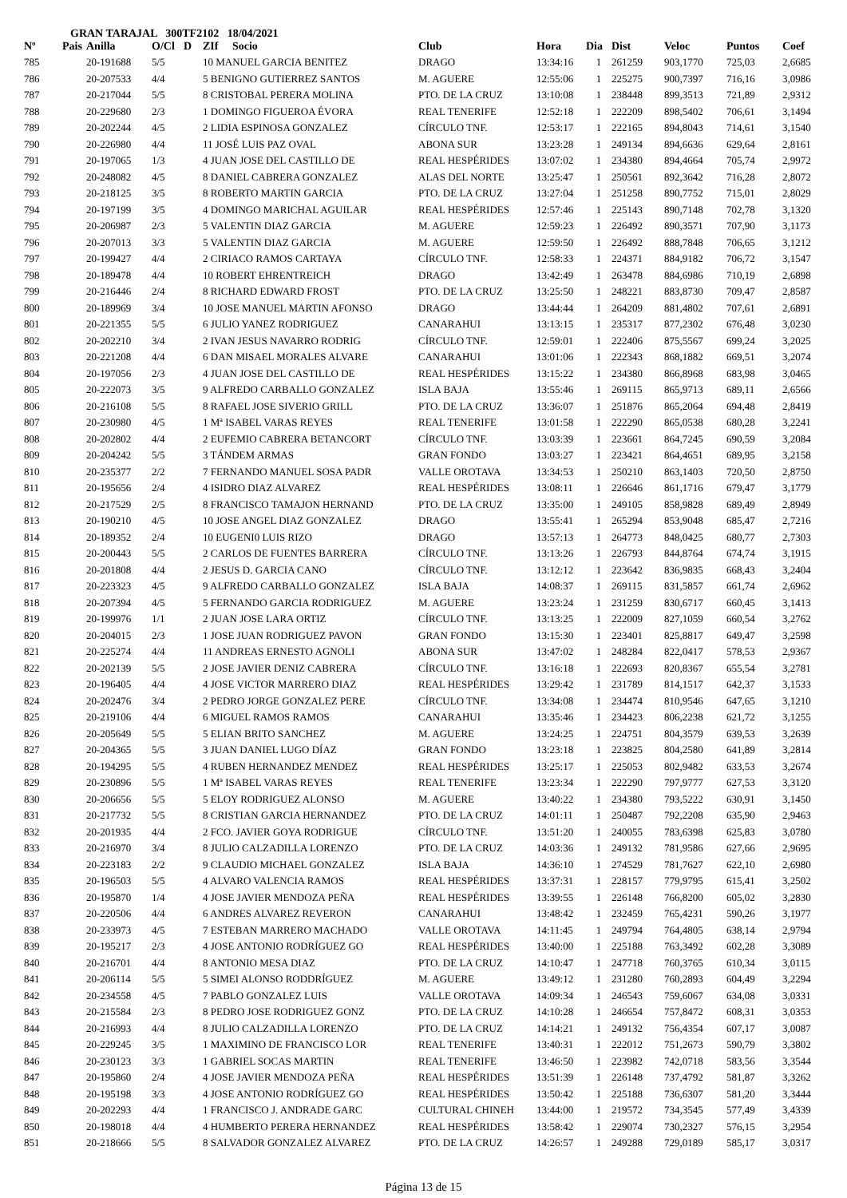GRAN TARAJAL 300TF2102 18/04/2021
| Nº | Pais | Anilla | O/Cl | D | ZIf Socio | Club | Hora | Dia | Dist | Veloc | Puntos | Coef |
| --- | --- | --- | --- | --- | --- | --- | --- | --- | --- | --- | --- | --- |
| 785 | | 20-191688 | 5/5 | | 10 MANUEL GARCIA BENITEZ | DRAGO | 13:34:16 | 1 | 261259 | 903,1770 | 725,03 | 2,6685 |
| 786 | | 20-207533 | 4/4 | | 5 BENIGNO GUTIERREZ SANTOS | M. AGUERE | 12:55:06 | 1 | 225275 | 900,7397 | 716,16 | 3,0986 |
| 787 | | 20-217044 | 5/5 | | 8 CRISTOBAL PERERA MOLINA | PTO. DE LA CRUZ | 13:10:08 | 1 | 238448 | 899,3513 | 721,89 | 2,9312 |
| 788 | | 20-229680 | 2/3 | | 1 DOMINGO FIGUEROA ÉVORA | REAL TENERIFE | 12:52:18 | 1 | 222209 | 898,5402 | 706,61 | 3,1494 |
| 789 | | 20-202244 | 4/5 | | 2 LIDIA ESPINOSA GONZALEZ | CÍRCULO TNF. | 12:53:17 | 1 | 222165 | 894,8043 | 714,61 | 3,1540 |
| 790 | | 20-226980 | 4/4 | | 11 JOSÉ LUIS PAZ OVAL | ABONA SUR | 13:23:28 | 1 | 249134 | 894,6636 | 629,64 | 2,8161 |
| 791 | | 20-197065 | 1/3 | | 4 JUAN JOSE DEL CASTILLO DE | REAL HESPÉRIDES | 13:07:02 | 1 | 234380 | 894,4664 | 705,74 | 2,9972 |
| 792 | | 20-248082 | 4/5 | | 8 DANIEL CABRERA GONZALEZ | ALAS DEL NORTE | 13:25:47 | 1 | 250561 | 892,3642 | 716,28 | 2,8072 |
| 793 | | 20-218125 | 3/5 | | 8 ROBERTO MARTIN GARCIA | PTO. DE LA CRUZ | 13:27:04 | 1 | 251258 | 890,7752 | 715,01 | 2,8029 |
| 794 | | 20-197199 | 3/5 | | 4 DOMINGO MARICHAL AGUILAR | REAL HESPÉRIDES | 12:57:46 | 1 | 225143 | 890,7148 | 702,78 | 3,1320 |
| 795 | | 20-206987 | 2/3 | | 5 VALENTIN DIAZ GARCIA | M. AGUERE | 12:59:23 | 1 | 226492 | 890,3571 | 707,90 | 3,1173 |
| 796 | | 20-207013 | 3/3 | | 5 VALENTIN DIAZ GARCIA | M. AGUERE | 12:59:50 | 1 | 226492 | 888,7848 | 706,65 | 3,1212 |
| 797 | | 20-199427 | 4/4 | | 2 CIRIACO RAMOS CARTAYA | CÍRCULO TNF. | 12:58:33 | 1 | 224371 | 884,9182 | 706,72 | 3,1547 |
| 798 | | 20-189478 | 4/4 | | 10 ROBERT EHRENTREICH | DRAGO | 13:42:49 | 1 | 263478 | 884,6986 | 710,19 | 2,6898 |
| 799 | | 20-216446 | 2/4 | | 8 RICHARD EDWARD FROST | PTO. DE LA CRUZ | 13:25:50 | 1 | 248221 | 883,8730 | 709,47 | 2,8587 |
| 800 | | 20-189969 | 3/4 | | 10 JOSE MANUEL MARTIN AFONSO | DRAGO | 13:44:44 | 1 | 264209 | 881,4802 | 707,61 | 2,6891 |
| 801 | | 20-221355 | 5/5 | | 6 JULIO YANEZ RODRIGUEZ | CANARAHUI | 13:13:15 | 1 | 235317 | 877,2302 | 676,48 | 3,0230 |
| 802 | | 20-202210 | 3/4 | | 2 IVAN JESUS NAVARRO RODRIG | CÍRCULO TNF. | 12:59:01 | 1 | 222406 | 875,5567 | 699,24 | 3,2025 |
| 803 | | 20-221208 | 4/4 | | 6 DAN MISAEL MORALES ALVARE | CANARAHUI | 13:01:06 | 1 | 222343 | 868,1882 | 669,51 | 3,2074 |
| 804 | | 20-197056 | 2/3 | | 4 JUAN JOSE DEL CASTILLO DE | REAL HESPÉRIDES | 13:15:22 | 1 | 234380 | 866,8968 | 683,98 | 3,0465 |
| 805 | | 20-222073 | 3/5 | | 9 ALFREDO CARBALLO GONZALEZ | ISLA BAJA | 13:55:46 | 1 | 269115 | 865,9713 | 689,11 | 2,6566 |
| 806 | | 20-216108 | 5/5 | | 8 RAFAEL JOSE SIVERIO GRILL | PTO. DE LA CRUZ | 13:36:07 | 1 | 251876 | 865,2064 | 694,48 | 2,8419 |
| 807 | | 20-230980 | 4/5 | | 1 Mª ISABEL VARAS REYES | REAL TENERIFE | 13:01:58 | 1 | 222290 | 865,0538 | 680,28 | 3,2241 |
| 808 | | 20-202802 | 4/4 | | 2 EUFEMIO CABRERA BETANCORT | CÍRCULO TNF. | 13:03:39 | 1 | 223661 | 864,7245 | 690,59 | 3,2084 |
| 809 | | 20-204242 | 5/5 | | 3 TÁNDEM ARMAS | GRAN FONDO | 13:03:27 | 1 | 223421 | 864,4651 | 689,95 | 3,2158 |
| 810 | | 20-235377 | 2/2 | | 7 FERNANDO MANUEL SOSA PADR | VALLE OROTAVA | 13:34:53 | 1 | 250210 | 863,1403 | 720,50 | 2,8750 |
| 811 | | 20-195656 | 2/4 | | 4 ISIDRO DIAZ ALVAREZ | REAL HESPÉRIDES | 13:08:11 | 1 | 226646 | 861,1716 | 679,47 | 3,1779 |
| 812 | | 20-217529 | 2/5 | | 8 FRANCISCO TAMAJON HERNAND | PTO. DE LA CRUZ | 13:35:00 | 1 | 249105 | 858,9828 | 689,49 | 2,8949 |
| 813 | | 20-190210 | 4/5 | | 10 JOSE ANGEL DIAZ GONZALEZ | DRAGO | 13:55:41 | 1 | 265294 | 853,9048 | 685,47 | 2,7216 |
| 814 | | 20-189352 | 2/4 | | 10 EUGENI0 LUIS RIZO | DRAGO | 13:57:13 | 1 | 264773 | 848,0425 | 680,77 | 2,7303 |
| 815 | | 20-200443 | 5/5 | | 2 CARLOS DE FUENTES BARRERA | CÍRCULO TNF. | 13:13:26 | 1 | 226793 | 844,8764 | 674,74 | 3,1915 |
| 816 | | 20-201808 | 4/4 | | 2 JESUS D. GARCIA CANO | CÍRCULO TNF. | 13:12:12 | 1 | 223642 | 836,9835 | 668,43 | 3,2404 |
| 817 | | 20-223323 | 4/5 | | 9 ALFREDO CARBALLO GONZALEZ | ISLA BAJA | 14:08:37 | 1 | 269115 | 831,5857 | 661,74 | 2,6962 |
| 818 | | 20-207394 | 4/5 | | 5 FERNANDO GARCIA RODRIGUEZ | M. AGUERE | 13:23:24 | 1 | 231259 | 830,6717 | 660,45 | 3,1413 |
| 819 | | 20-199976 | 1/1 | | 2 JUAN JOSE LARA ORTIZ | CÍRCULO TNF. | 13:13:25 | 1 | 222009 | 827,1059 | 660,54 | 3,2762 |
| 820 | | 20-204015 | 2/3 | | 1 JOSE JUAN RODRIGUEZ PAVON | GRAN FONDO | 13:15:30 | 1 | 223401 | 825,8817 | 649,47 | 3,2598 |
| 821 | | 20-225274 | 4/4 | | 11 ANDREAS ERNESTO AGNOLI | ABONA SUR | 13:47:02 | 1 | 248284 | 822,0417 | 578,53 | 2,9367 |
| 822 | | 20-202139 | 5/5 | | 2 JOSE JAVIER DENIZ CABRERA | CÍRCULO TNF. | 13:16:18 | 1 | 222693 | 820,8367 | 655,54 | 3,2781 |
| 823 | | 20-196405 | 4/4 | | 4 JOSE VICTOR MARRERO DIAZ | REAL HESPÉRIDES | 13:29:42 | 1 | 231789 | 814,1517 | 642,37 | 3,1533 |
| 824 | | 20-202476 | 3/4 | | 2 PEDRO JORGE GONZALEZ PERE | CÍRCULO TNF. | 13:34:08 | 1 | 234474 | 810,9546 | 647,65 | 3,1210 |
| 825 | | 20-219106 | 4/4 | | 6 MIGUEL RAMOS RAMOS | CANARAHUI | 13:35:46 | 1 | 234423 | 806,2238 | 621,72 | 3,1255 |
| 826 | | 20-205649 | 5/5 | | 5 ELIAN BRITO SANCHEZ | M. AGUERE | 13:24:25 | 1 | 224751 | 804,3579 | 639,53 | 3,2639 |
| 827 | | 20-204365 | 5/5 | | 3 JUAN DANIEL LUGO DÍAZ | GRAN FONDO | 13:23:18 | 1 | 223825 | 804,2580 | 641,89 | 3,2814 |
| 828 | | 20-194295 | 5/5 | | 4 RUBEN HERNANDEZ MENDEZ | REAL HESPÉRIDES | 13:25:17 | 1 | 225053 | 802,9482 | 633,53 | 3,2674 |
| 829 | | 20-230896 | 5/5 | | 1 Mª ISABEL VARAS REYES | REAL TENERIFE | 13:23:34 | 1 | 222290 | 797,9777 | 627,53 | 3,3120 |
| 830 | | 20-206656 | 5/5 | | 5 ELOY RODRIGUEZ ALONSO | M. AGUERE | 13:40:22 | 1 | 234380 | 793,5222 | 630,91 | 3,1450 |
| 831 | | 20-217732 | 5/5 | | 8 CRISTIAN GARCIA HERNANDEZ | PTO. DE LA CRUZ | 14:01:11 | 1 | 250487 | 792,2208 | 635,90 | 2,9463 |
| 832 | | 20-201935 | 4/4 | | 2 FCO. JAVIER GOYA RODRIGUE | CÍRCULO TNF. | 13:51:20 | 1 | 240055 | 783,6398 | 625,83 | 3,0780 |
| 833 | | 20-216970 | 3/4 | | 8 JULIO CALZADILLA LORENZO | PTO. DE LA CRUZ | 14:03:36 | 1 | 249132 | 781,9586 | 627,66 | 2,9695 |
| 834 | | 20-223183 | 2/2 | | 9 CLAUDIO MICHAEL GONZALEZ | ISLA BAJA | 14:36:10 | 1 | 274529 | 781,7627 | 622,10 | 2,6980 |
| 835 | | 20-196503 | 5/5 | | 4 ALVARO VALENCIA RAMOS | REAL HESPÉRIDES | 13:37:31 | 1 | 228157 | 779,9795 | 615,41 | 3,2502 |
| 836 | | 20-195870 | 1/4 | | 4 JOSE JAVIER MENDOZA PEÑA | REAL HESPÉRIDES | 13:39:55 | 1 | 226148 | 766,8200 | 605,02 | 3,2830 |
| 837 | | 20-220506 | 4/4 | | 6 ANDRES ALVAREZ REVERON | CANARAHUI | 13:48:42 | 1 | 232459 | 765,4231 | 590,26 | 3,1977 |
| 838 | | 20-233973 | 4/5 | | 7 ESTEBAN MARRERO MACHADO | VALLE OROTAVA | 14:11:45 | 1 | 249794 | 764,4805 | 638,14 | 2,9794 |
| 839 | | 20-195217 | 2/3 | | 4 JOSE ANTONIO RODRÍGUEZ GO | REAL HESPÉRIDES | 13:40:00 | 1 | 225188 | 763,3492 | 602,28 | 3,3089 |
| 840 | | 20-216701 | 4/4 | | 8 ANTONIO MESA DIAZ | PTO. DE LA CRUZ | 14:10:47 | 1 | 247718 | 760,3765 | 610,34 | 3,0115 |
| 841 | | 20-206114 | 5/5 | | 5 SIMEI ALONSO RODDRÍGUEZ | M. AGUERE | 13:49:12 | 1 | 231280 | 760,2893 | 604,49 | 3,2294 |
| 842 | | 20-234558 | 4/5 | | 7 PABLO GONZALEZ LUIS | VALLE OROTAVA | 14:09:34 | 1 | 246543 | 759,6067 | 634,08 | 3,0331 |
| 843 | | 20-215584 | 2/3 | | 8 PEDRO JOSE RODRIGUEZ GONZ | PTO. DE LA CRUZ | 14:10:28 | 1 | 246654 | 757,8472 | 608,31 | 3,0353 |
| 844 | | 20-216993 | 4/4 | | 8 JULIO CALZADILLA LORENZO | PTO. DE LA CRUZ | 14:14:21 | 1 | 249132 | 756,4354 | 607,17 | 3,0087 |
| 845 | | 20-229245 | 3/5 | | 1 MAXIMINO DE FRANCISCO LOR | REAL TENERIFE | 13:40:31 | 1 | 222012 | 751,2673 | 590,79 | 3,3802 |
| 846 | | 20-230123 | 3/3 | | 1 GABRIEL SOCAS MARTIN | REAL TENERIFE | 13:46:50 | 1 | 223982 | 742,0718 | 583,56 | 3,3544 |
| 847 | | 20-195860 | 2/4 | | 4 JOSE JAVIER MENDOZA PEÑA | REAL HESPÉRIDES | 13:51:39 | 1 | 226148 | 737,4792 | 581,87 | 3,3262 |
| 848 | | 20-195198 | 3/3 | | 4 JOSE ANTONIO RODRÍGUEZ GO | REAL HESPÉRIDES | 13:50:42 | 1 | 225188 | 736,6307 | 581,20 | 3,3444 |
| 849 | | 20-202293 | 4/4 | | 1 FRANCISCO J. ANDRADE GARC | CULTURAL CHINEH | 13:44:00 | 1 | 219572 | 734,3545 | 577,49 | 3,4339 |
| 850 | | 20-198018 | 4/4 | | 4 HUMBERTO PERERA HERNANDEZ | REAL HESPÉRIDES | 13:58:42 | 1 | 229074 | 730,2327 | 576,15 | 3,2954 |
| 851 | | 20-218666 | 5/5 | | 8 SALVADOR GONZALEZ ALVAREZ | PTO. DE LA CRUZ | 14:26:57 | 1 | 249288 | 729,0189 | 585,17 | 3,0317 |
Página 13 de 15